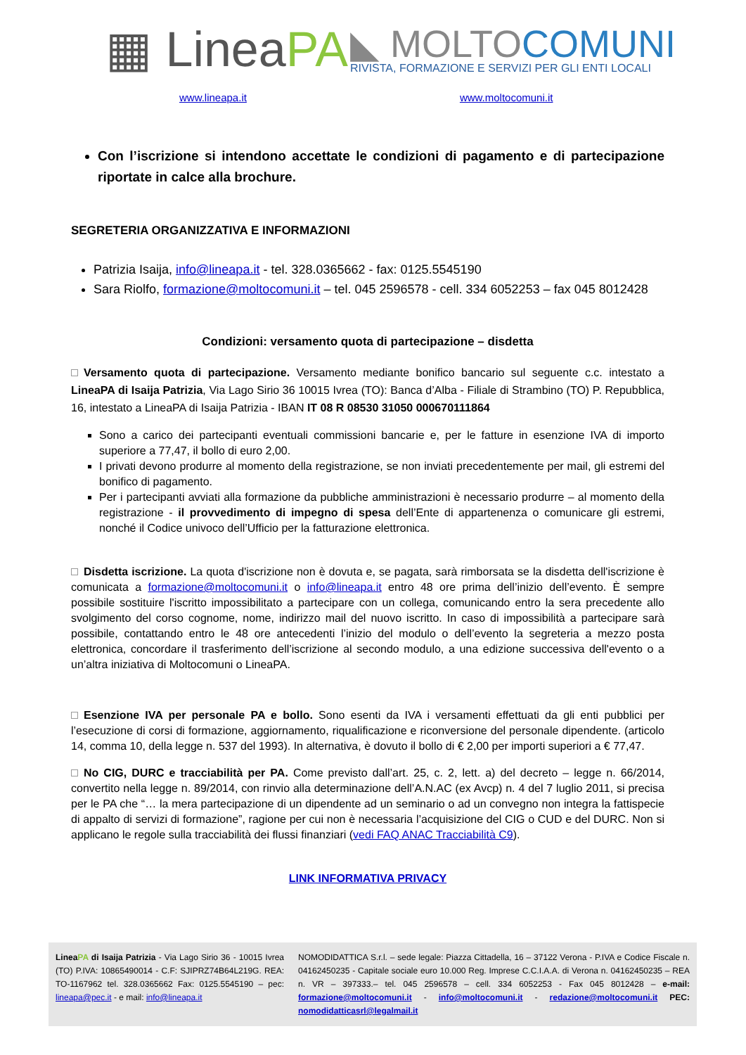▦ LineaPA
◣ MOLTOCOMUNI
RIVISTA, FORMAZIONE E SERVIZI PER GLI ENTI LOCALI
www.lineapa.it www.moltocomuni.it
Con l’iscrizione si intendono accettate le condizioni di pagamento e di partecipazione riportate in calce alla brochure.
SEGRETERIA ORGANIZZATIVA E INFORMAZIONI
Patrizia Isaija, info@lineapa.it - tel. 328.0365662 - fax: 0125.5545190
Sara Riolfo, formazione@moltocomuni.it – tel. 045 2596578 - cell. 334 6052253 – fax 045 8012428
Condizioni: versamento quota di partecipazione – disdetta
Versamento quota di partecipazione. Versamento mediante bonifico bancario sul seguente c.c. intestato a LineaPA di Isaija Patrizia, Via Lago Sirio 36 10015 Ivrea (TO): Banca d’Alba - Filiale di Strambino (TO) P. Repubblica, 16, intestato a LineaPA di Isaija Patrizia - IBAN IT 08 R 08530 31050 000670111864
Sono a carico dei partecipanti eventuali commissioni bancarie e, per le fatture in esenzione IVA di importo superiore a 77,47, il bollo di euro 2,00.
I privati devono produrre al momento della registrazione, se non inviati precedentemente per mail, gli estremi del bonifico di pagamento.
Per i partecipanti avviati alla formazione da pubbliche amministrazioni è necessario produrre – al momento della registrazione - il provvedimento di impegno di spesa dell’Ente di appartenenza o comunicare gli estremi, nonché il Codice univoco dell’Ufficio per la fatturazione elettronica.
Disdetta iscrizione. La quota d'iscrizione non è dovuta e, se pagata, sarà rimborsata se la disdetta dell'iscrizione è comunicata a formazione@moltocomuni.it o info@lineapa.it entro 48 ore prima dell’inizio dell’evento. È sempre possibile sostituire l'iscritto impossibilitato a partecipare con un collega, comunicando entro la sera precedente allo svolgimento del corso cognome, nome, indirizzo mail del nuovo iscritto. In caso di impossibilità a partecipare sarà possibile, contattando entro le 48 ore antecedenti l’inizio del modulo o dell’evento la segreteria a mezzo posta elettronica, concordare il trasferimento dell’iscrizione al secondo modulo, a una edizione successiva dell'evento o a un’altra iniziativa di Moltocomuni o LineaPA.
Esenzione IVA per personale PA e bollo. Sono esenti da IVA i versamenti effettuati da gli enti pubblici per l’esecuzione di corsi di formazione, aggiornamento, riqualificazione e riconversione del personale dipendente. (articolo 14, comma 10, della legge n. 537 del 1993). In alternativa, è dovuto il bollo di € 2,00 per importi superiori a € 77,47.
No CIG, DURC e tracciabilità per PA. Come previsto dall’art. 25, c. 2, lett. a) del decreto – legge n. 66/2014, convertito nella legge n. 89/2014, con rinvio alla determinazione dell’A.N.AC (ex Avcp) n. 4 del 7 luglio 2011, si precisa per le PA che “… la mera partecipazione di un dipendente ad un seminario o ad un convegno non integra la fattispecie di appalto di servizi di formazione”, ragione per cui non è necessaria l’acquisizione del CIG o CUD e del DURC. Non si applicano le regole sulla tracciabilità dei flussi finanziari (vedi FAQ ANAC Tracciabilità C9).
LINK INFORMATIVA PRIVACY
LineaPA di Isaija Patrizia - Via Lago Sirio 36 - 10015 Ivrea (TO) P.IVA: 10865490014 - C.F: SJIPRZ74B64L219G. REA: TO-1167962 tel. 328.0365662 Fax: 0125.5545190 – pec: lineapa@pec.it - e mail: info@lineapa.it
NOMODIDATTICA S.r.l. – sede legale: Piazza Cittadella, 16 – 37122 Verona - P.IVA e Codice Fiscale n. 04162450235 - Capitale sociale euro 10.000 Reg. Imprese C.C.I.A.A. di Verona n. 04162450235 – REA n. VR – 397333.– tel. 045 2596578 – cell. 334 6052253 - Fax 045 8012428 – e-mail: formazione@moltocomuni.it - info@moltocomuni.it - redazione@moltocomuni.it PEC: nomodidatticasrl@legalmail.it